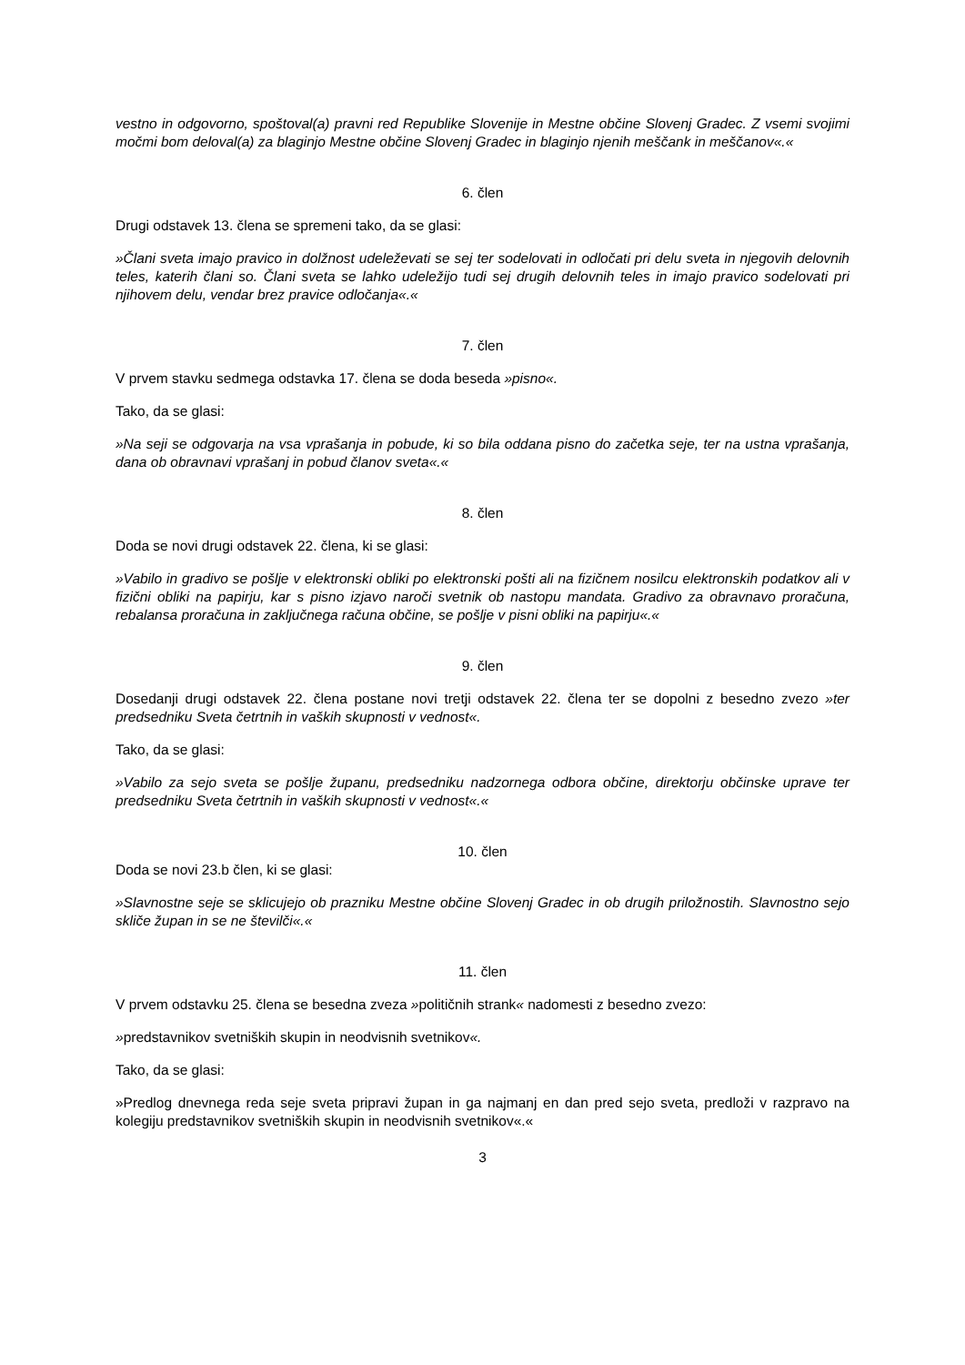vestno in odgovorno, spoštoval(a) pravni red Republike Slovenije in Mestne občine Slovenj Gradec. Z vsemi svojimi močmi bom deloval(a) za blaginjo Mestne občine Slovenj Gradec in blaginjo njenih meščank in meščanov«.«
6. člen
Drugi odstavek 13. člena se spremeni tako, da se glasi:
»Člani sveta imajo pravico in dolžnost udeleževati se sej ter sodelovati in odločati pri delu sveta in njegovih delovnih teles, katerih člani so. Člani sveta se lahko udeležijo tudi sej drugih delovnih teles in imajo pravico sodelovati pri njihovem delu, vendar brez pravice odločanja«.«
7. člen
V prvem stavku sedmega odstavka 17. člena se doda beseda »pisno«.
Tako, da se glasi:
»Na seji se odgovarja na vsa vprašanja in pobude, ki so bila oddana pisno do začetka seje, ter na ustna vprašanja, dana ob obravnavi vprašanj in pobud članov sveta«.«
8. člen
Doda se novi drugi odstavek 22. člena, ki se glasi:
»Vabilo in gradivo se pošlje v elektronski obliki po elektronski pošti ali na fizičnem nosilcu elektronskih podatkov ali v fizični obliki na papirju, kar s pisno izjavo naroči svetnik ob nastopu mandata. Gradivo za obravnavo proračuna, rebalansa proračuna in zaključnega računa občine, se pošlje v pisni obliki na papirju«.«
9. člen
Dosedanji drugi odstavek 22. člena postane novi tretji odstavek 22. člena ter se dopolni z besedno zvezo »ter predsedniku Sveta četrtnih in vaških skupnosti v vednost«.
Tako, da se glasi:
»Vabilo za sejo sveta se pošlje županu, predsedniku nadzornega odbora občine, direktorju občinske uprave ter predsedniku Sveta četrtnih in vaških skupnosti v vednost«.«
10. člen
Doda se novi 23.b člen, ki se glasi:
»Slavnostne seje se sklicujejo ob prazniku Mestne občine Slovenj Gradec in ob drugih priložnostih. Slavnostno sejo skliče župan in se ne številči«.«
11. člen
V prvem odstavku 25. člena se besedna zveza »političnih strank« nadomesti z besedno zvezo:
»predstavnikov svetniških skupin in neodvisnih svetnikov«.
Tako, da se glasi:
»Predlog dnevnega reda seje sveta pripravi župan in ga najmanj en dan pred sejo sveta, predloži v razpravo na kolegiju predstavnikov svetniških skupin in neodvisnih svetnikov«.«
3